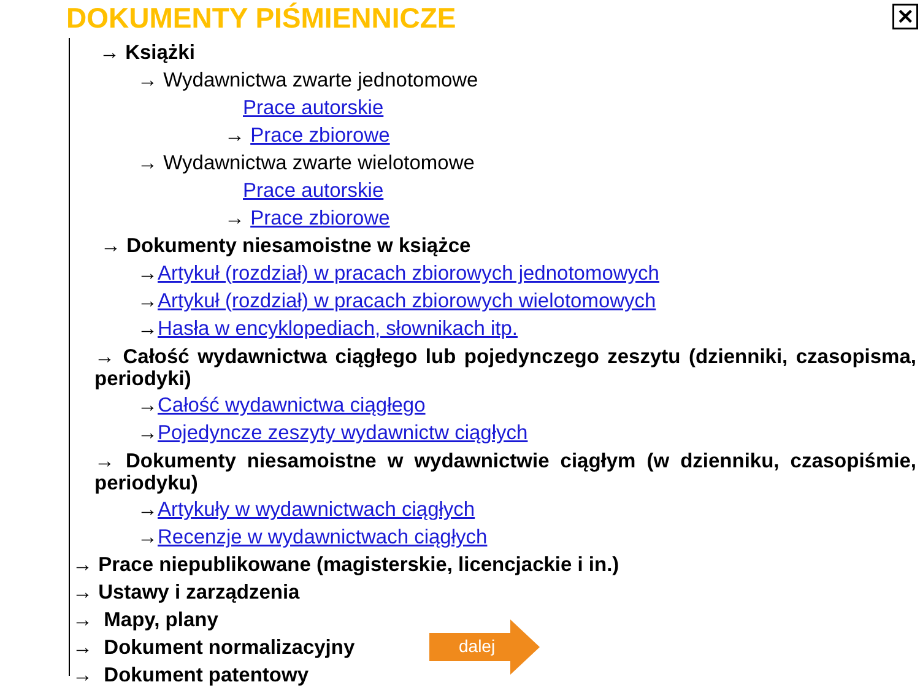DOKUMENTY PIŚMIENNICZE ✕
→ Książki
→ Wydawnictwa zwarte jednotomowe
Prace autorskie
→ Prace zbiorowe
→ Wydawnictwa zwarte wielotomowe
Prace autorskie
→ Prace zbiorowe
→ Dokumenty niesamoistne w książce
→Artykuł (rozdział) w pracach zbiorowych jednotomowych
→Artykuł (rozdział) w pracach zbiorowych wielotomowych
→Hasła w encyklopediach, słownikach itp.
→ Całość wydawnictwa ciągłego lub pojedynczego zeszytu (dzienniki, czasopisma, periodyki)
→Całość wydawnictwa ciągłego
→Pojedyncze zeszyty wydawnictw ciągłych
→ Dokumenty niesamoistne w wydawnictwie ciągłym (w dzienniku, czasopiśmie, periodyku)
→Artykuły w wydawnictwach ciągłych
→Recenzje w wydawnictwach ciągłych
→ Prace niepublikowane (magisterskie, licencjackie i in.)
→ Ustawy i zarządzenia
→ Mapy, plany
→ Dokument normalizacyjny
→ Dokument patentowy
dalej